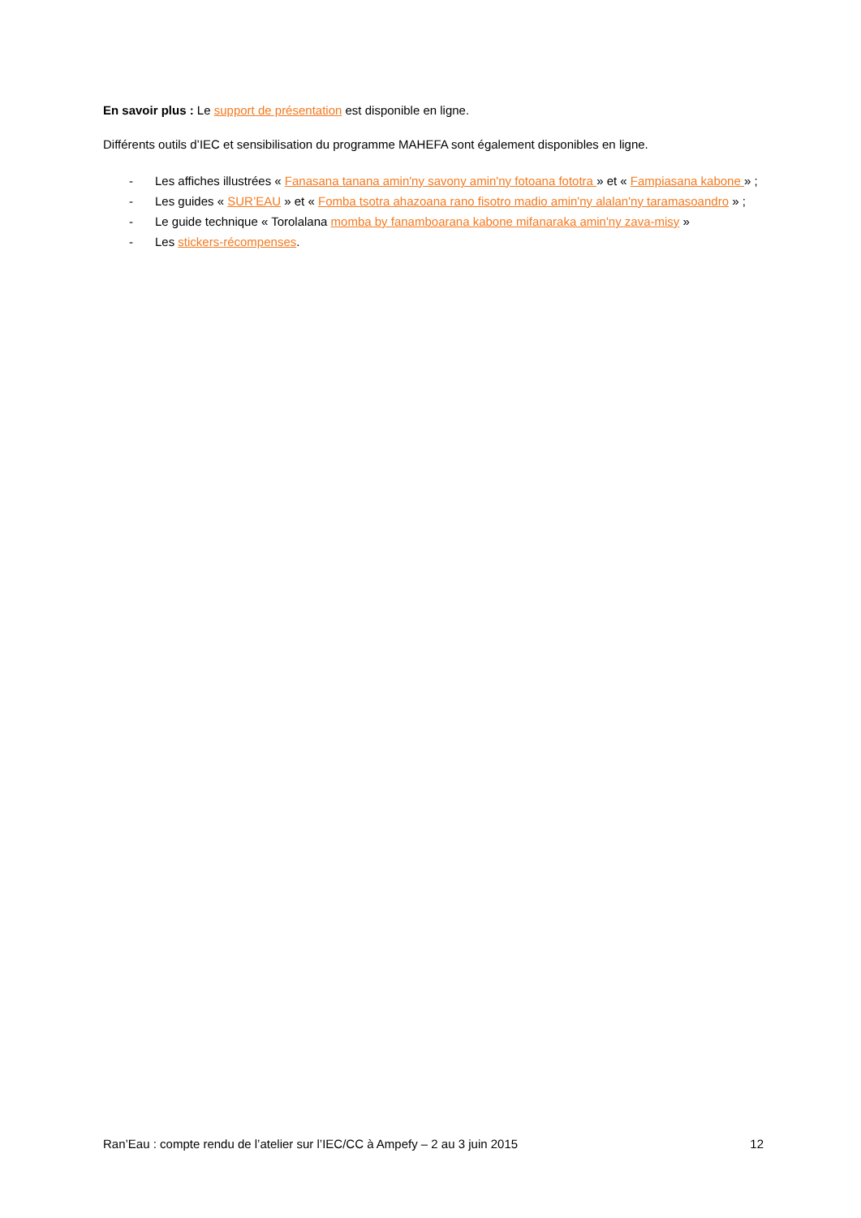En savoir plus : Le support de présentation est disponible en ligne.
Différents outils d’IEC et sensibilisation du programme MAHEFA sont également disponibles en ligne.
- Les affiches illustrées « Fanasana tanana amin'ny savony amin'ny fotoana fototra » et « Fampiasana kabone » ;
- Les guides « SUR’EAU » et « Fomba tsotra ahazoana rano fisotro madio amin'ny alalan'ny taramasoandro » ;
- Le guide technique « Torolalana momba by fanamboarana kabone mifanaraka amin'ny zava-misy »
- Les stickers-récompenses.
Ran’Eau : compte rendu de l’atelier sur l’IEC/CC à Ampefy – 2 au 3 juin 2015 12